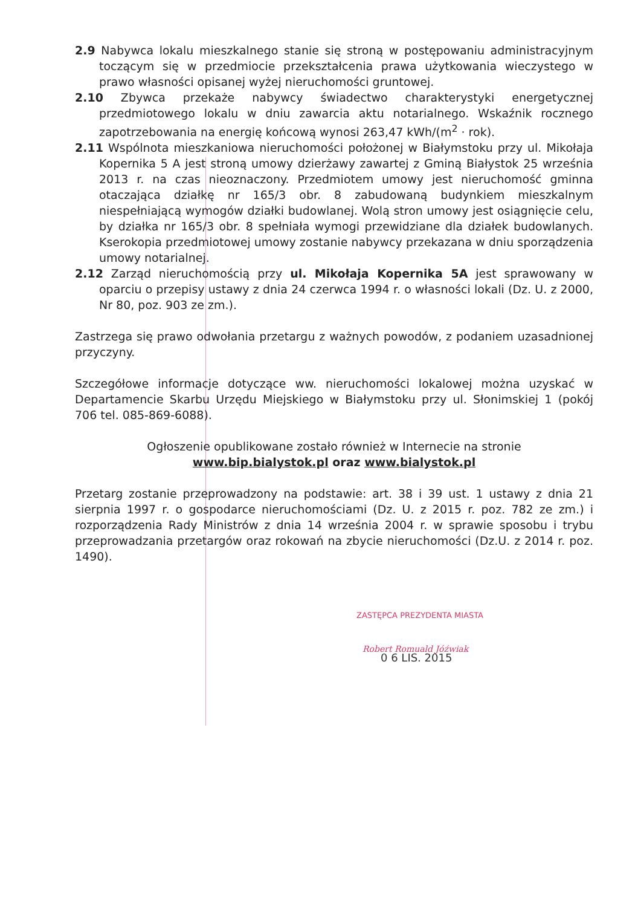2.9 Nabywca lokalu mieszkalnego stanie się stroną w postępowaniu administracyjnym toczącym się w przedmiocie przekształcenia prawa użytkowania wieczystego w prawo własności opisanej wyżej nieruchomości gruntowej.
2.10 Zbywca przekaże nabywcy świadectwo charakterystyki energetycznej przedmiotowego lokalu w dniu zawarcia aktu notarialnego. Wskaźnik rocznego zapotrzebowania na energię końcową wynosi 263,47 kWh/(m<sup>2</sup> · rok).
2.11 Wspólnota mieszkaniowa nieruchomości położonej w Białymstoku przy ul. Mikołaja Kopernika 5 A jest stroną umowy dzierżawy zawartej z Gminą Białystok 25 września 2013 r. na czas nieoznaczony. Przedmiotem umowy jest nieruchomość gminna otaczająca działkę nr 165/3 obr. 8 zabudowaną budynkiem mieszkalnym niespełniającą wymogów działki budowlanej. Wolą stron umowy jest osiągnięcie celu, by działka nr 165/3 obr. 8 spełniała wymogi przewidziane dla działek budowlanych. Kserokopia przedmiotowej umowy zostanie nabywcy przekazana w dniu sporządzenia umowy notarialnej.
2.12 Zarząd nieruchomością przy ul. Mikołaja Kopernika 5A jest sprawowany w oparciu o przepisy ustawy z dnia 24 czerwca 1994 r. o własności lokali (Dz. U. z 2000, Nr 80, poz. 903 ze zm.).
Zastrzega się prawo odwołania przetargu z ważnych powodów, z podaniem uzasadnionej przyczyny.
Szczegółowe informacje dotyczące ww. nieruchomości lokalowej można uzyskać w Departamencie Skarbu Urzędu Miejskiego w Białymstoku przy ul. Słonimskiej 1 (pokój 706 tel. 085-869-6088).
Ogłoszenie opublikowane zostało również w Internecie na stronie
www.bip.bialystok.pl oraz www.bialystok.pl
Przetarg zostanie przeprowadzony na podstawie: art. 38 i 39 ust. 1 ustawy z dnia 21 sierpnia 1997 r. o gospodarce nieruchomościami (Dz. U. z 2015 r. poz. 782 ze zm.) i rozporządzenia Rady Ministrów z dnia 14 września 2004 r. w sprawie sposobu i trybu przeprowadzania przetargów oraz rokowań na zbycie nieruchomości (Dz.U. z 2014 r. poz. 1490).
ZASTĘPCA PREZYDENTA MIASTA
Robert Romuald Jóźwiak
0 6 LIS. 2015